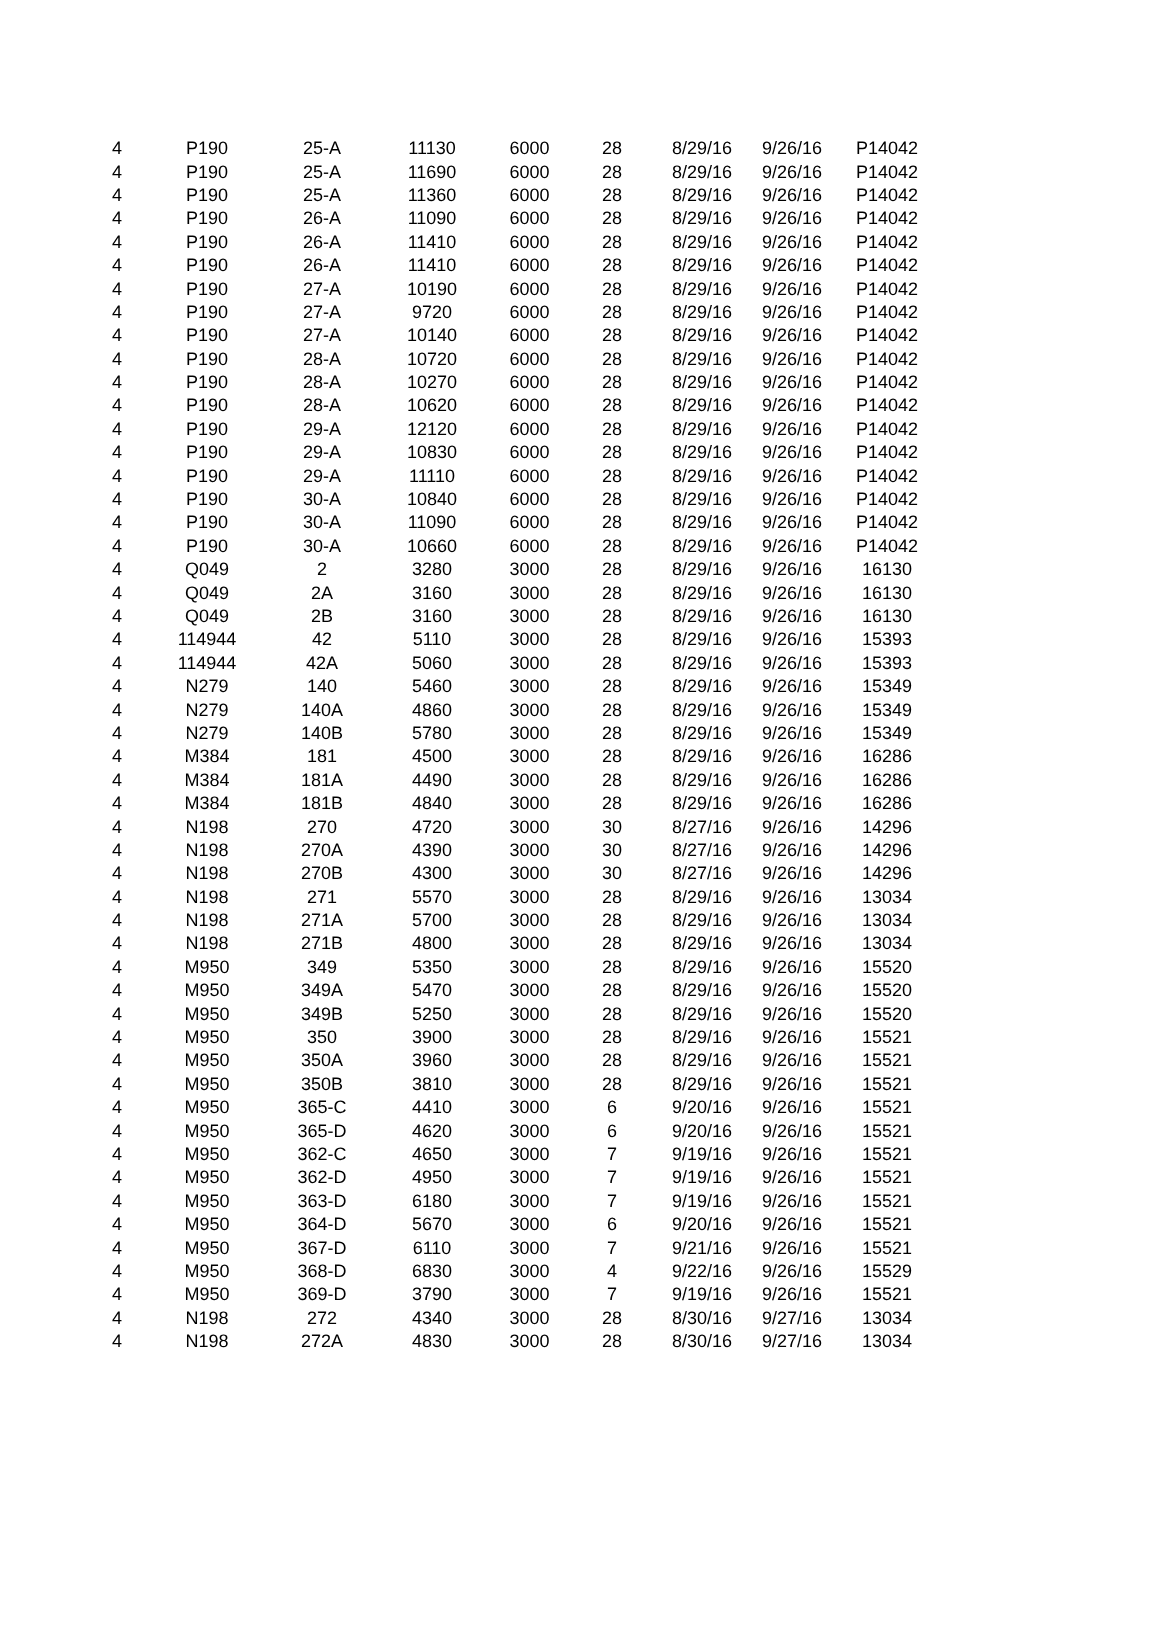| 4 | P190 | 25-A | 11130 | 6000 | 28 | 8/29/16 | 9/26/16 | P14042 |
| 4 | P190 | 25-A | 11690 | 6000 | 28 | 8/29/16 | 9/26/16 | P14042 |
| 4 | P190 | 25-A | 11360 | 6000 | 28 | 8/29/16 | 9/26/16 | P14042 |
| 4 | P190 | 26-A | 11090 | 6000 | 28 | 8/29/16 | 9/26/16 | P14042 |
| 4 | P190 | 26-A | 11410 | 6000 | 28 | 8/29/16 | 9/26/16 | P14042 |
| 4 | P190 | 26-A | 11410 | 6000 | 28 | 8/29/16 | 9/26/16 | P14042 |
| 4 | P190 | 27-A | 10190 | 6000 | 28 | 8/29/16 | 9/26/16 | P14042 |
| 4 | P190 | 27-A | 9720 | 6000 | 28 | 8/29/16 | 9/26/16 | P14042 |
| 4 | P190 | 27-A | 10140 | 6000 | 28 | 8/29/16 | 9/26/16 | P14042 |
| 4 | P190 | 28-A | 10720 | 6000 | 28 | 8/29/16 | 9/26/16 | P14042 |
| 4 | P190 | 28-A | 10270 | 6000 | 28 | 8/29/16 | 9/26/16 | P14042 |
| 4 | P190 | 28-A | 10620 | 6000 | 28 | 8/29/16 | 9/26/16 | P14042 |
| 4 | P190 | 29-A | 12120 | 6000 | 28 | 8/29/16 | 9/26/16 | P14042 |
| 4 | P190 | 29-A | 10830 | 6000 | 28 | 8/29/16 | 9/26/16 | P14042 |
| 4 | P190 | 29-A | 11110 | 6000 | 28 | 8/29/16 | 9/26/16 | P14042 |
| 4 | P190 | 30-A | 10840 | 6000 | 28 | 8/29/16 | 9/26/16 | P14042 |
| 4 | P190 | 30-A | 11090 | 6000 | 28 | 8/29/16 | 9/26/16 | P14042 |
| 4 | P190 | 30-A | 10660 | 6000 | 28 | 8/29/16 | 9/26/16 | P14042 |
| 4 | Q049 | 2 | 3280 | 3000 | 28 | 8/29/16 | 9/26/16 | 16130 |
| 4 | Q049 | 2A | 3160 | 3000 | 28 | 8/29/16 | 9/26/16 | 16130 |
| 4 | Q049 | 2B | 3160 | 3000 | 28 | 8/29/16 | 9/26/16 | 16130 |
| 4 | 114944 | 42 | 5110 | 3000 | 28 | 8/29/16 | 9/26/16 | 15393 |
| 4 | 114944 | 42A | 5060 | 3000 | 28 | 8/29/16 | 9/26/16 | 15393 |
| 4 | N279 | 140 | 5460 | 3000 | 28 | 8/29/16 | 9/26/16 | 15349 |
| 4 | N279 | 140A | 4860 | 3000 | 28 | 8/29/16 | 9/26/16 | 15349 |
| 4 | N279 | 140B | 5780 | 3000 | 28 | 8/29/16 | 9/26/16 | 15349 |
| 4 | M384 | 181 | 4500 | 3000 | 28 | 8/29/16 | 9/26/16 | 16286 |
| 4 | M384 | 181A | 4490 | 3000 | 28 | 8/29/16 | 9/26/16 | 16286 |
| 4 | M384 | 181B | 4840 | 3000 | 28 | 8/29/16 | 9/26/16 | 16286 |
| 4 | N198 | 270 | 4720 | 3000 | 30 | 8/27/16 | 9/26/16 | 14296 |
| 4 | N198 | 270A | 4390 | 3000 | 30 | 8/27/16 | 9/26/16 | 14296 |
| 4 | N198 | 270B | 4300 | 3000 | 30 | 8/27/16 | 9/26/16 | 14296 |
| 4 | N198 | 271 | 5570 | 3000 | 28 | 8/29/16 | 9/26/16 | 13034 |
| 4 | N198 | 271A | 5700 | 3000 | 28 | 8/29/16 | 9/26/16 | 13034 |
| 4 | N198 | 271B | 4800 | 3000 | 28 | 8/29/16 | 9/26/16 | 13034 |
| 4 | M950 | 349 | 5350 | 3000 | 28 | 8/29/16 | 9/26/16 | 15520 |
| 4 | M950 | 349A | 5470 | 3000 | 28 | 8/29/16 | 9/26/16 | 15520 |
| 4 | M950 | 349B | 5250 | 3000 | 28 | 8/29/16 | 9/26/16 | 15520 |
| 4 | M950 | 350 | 3900 | 3000 | 28 | 8/29/16 | 9/26/16 | 15521 |
| 4 | M950 | 350A | 3960 | 3000 | 28 | 8/29/16 | 9/26/16 | 15521 |
| 4 | M950 | 350B | 3810 | 3000 | 28 | 8/29/16 | 9/26/16 | 15521 |
| 4 | M950 | 365-C | 4410 | 3000 | 6 | 9/20/16 | 9/26/16 | 15521 |
| 4 | M950 | 365-D | 4620 | 3000 | 6 | 9/20/16 | 9/26/16 | 15521 |
| 4 | M950 | 362-C | 4650 | 3000 | 7 | 9/19/16 | 9/26/16 | 15521 |
| 4 | M950 | 362-D | 4950 | 3000 | 7 | 9/19/16 | 9/26/16 | 15521 |
| 4 | M950 | 363-D | 6180 | 3000 | 7 | 9/19/16 | 9/26/16 | 15521 |
| 4 | M950 | 364-D | 5670 | 3000 | 6 | 9/20/16 | 9/26/16 | 15521 |
| 4 | M950 | 367-D | 6110 | 3000 | 7 | 9/21/16 | 9/26/16 | 15521 |
| 4 | M950 | 368-D | 6830 | 3000 | 4 | 9/22/16 | 9/26/16 | 15529 |
| 4 | M950 | 369-D | 3790 | 3000 | 7 | 9/19/16 | 9/26/16 | 15521 |
| 4 | N198 | 272 | 4340 | 3000 | 28 | 8/30/16 | 9/27/16 | 13034 |
| 4 | N198 | 272A | 4830 | 3000 | 28 | 8/30/16 | 9/27/16 | 13034 |